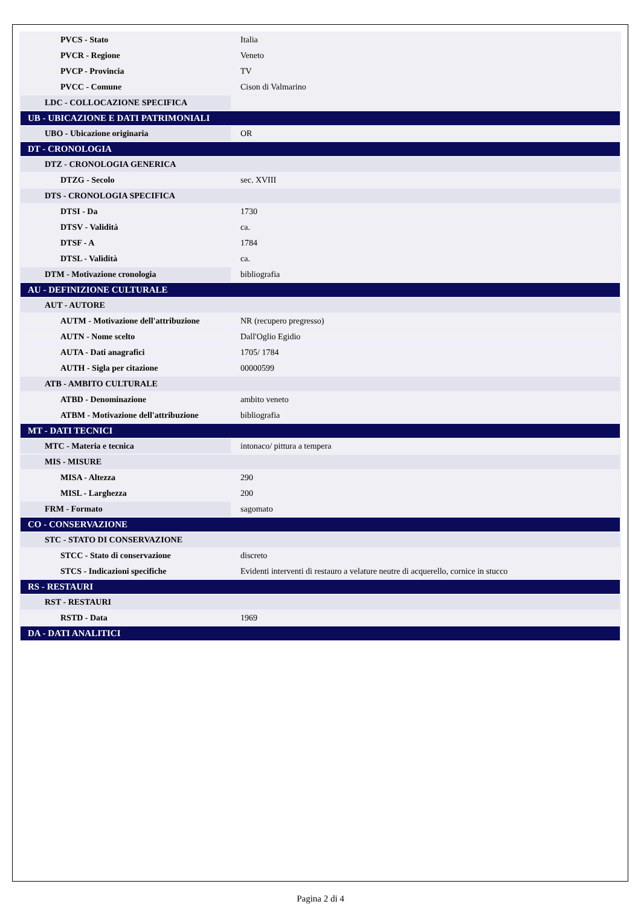| PVCS - Stato | Italia |
| PVCR - Regione | Veneto |
| PVCP - Provincia | TV |
| PVCC - Comune | Cison di Valmarino |
| LDC - COLLOCAZIONE SPECIFICA | |
| UB - UBICAZIONE E DATI PATRIMONIALI | |
| UBO - Ubicazione originaria | OR |
| DT - CRONOLOGIA | |
| DTZ - CRONOLOGIA GENERICA | |
| DTZG - Secolo | sec. XVIII |
| DTS - CRONOLOGIA SPECIFICA | |
| DTSI - Da | 1730 |
| DTSV - Validità | ca. |
| DTSF - A | 1784 |
| DTSL - Validità | ca. |
| DTM - Motivazione cronologia | bibliografia |
| AU - DEFINIZIONE CULTURALE | |
| AUT - AUTORE | |
| AUTM - Motivazione dell'attribuzione | NR (recupero pregresso) |
| AUTN - Nome scelto | Dall'Oglio Egidio |
| AUTA - Dati anagrafici | 1705/ 1784 |
| AUTH - Sigla per citazione | 00000599 |
| ATB - AMBITO CULTURALE | |
| ATBD - Denominazione | ambito veneto |
| ATBM - Motivazione dell'attribuzione | bibliografia |
| MT - DATI TECNICI | |
| MTC - Materia e tecnica | intonaco/ pittura a tempera |
| MIS - MISURE | |
| MISA - Altezza | 290 |
| MISL - Larghezza | 200 |
| FRM - Formato | sagomato |
| CO - CONSERVAZIONE | |
| STC - STATO DI CONSERVAZIONE | |
| STCC - Stato di conservazione | discreto |
| STCS - Indicazioni specifiche | Evidenti interventi di restauro a velature neutre di acquerello, cornice in stucco |
| RS - RESTAURI | |
| RST - RESTAURI | |
| RSTD - Data | 1969 |
| DA - DATI ANALITICI | |
Pagina 2 di 4